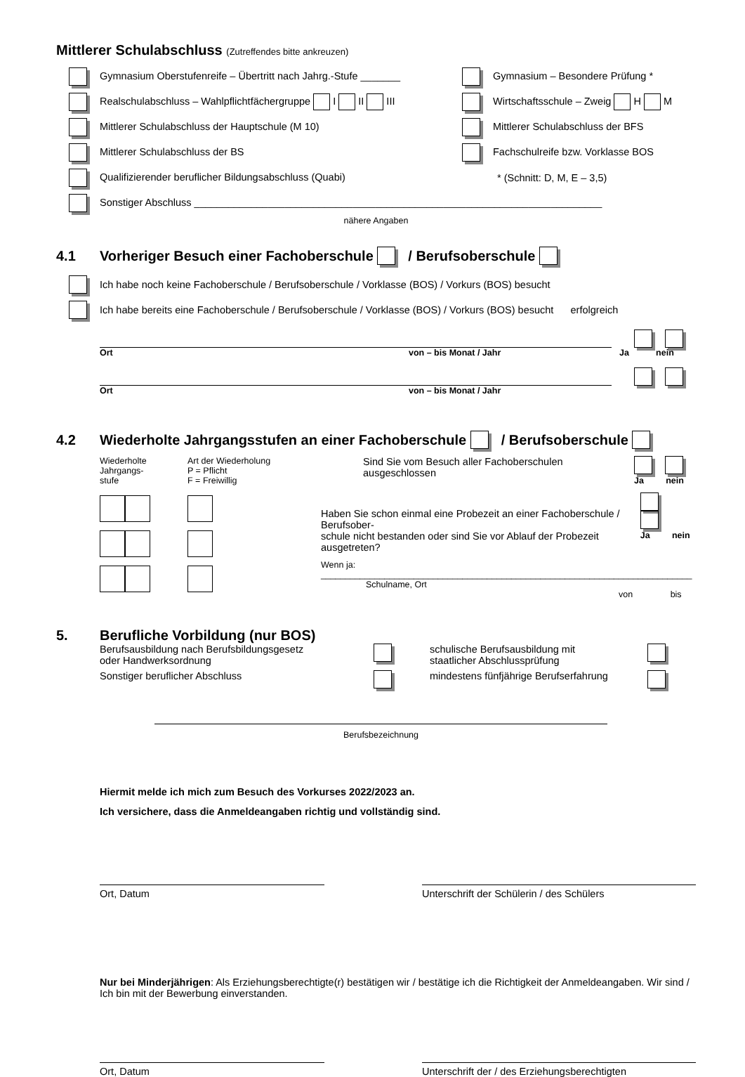Mittlerer Schulabschluss (Zutreffendes bitte ankreuzen)
Gymnasium Oberstufenreife – Übertritt nach Jahrg.-Stufe _______
Gymnasium – Besondere Prüfung *
Realschulabschluss – Wahlpflichtfächergruppe I II III
Wirtschaftsschule – Zweig H M
Mittlerer Schulabschluss der Hauptschule (M 10)
Mittlerer Schulabschluss der BFS
Mittlerer Schulabschluss der BS
Fachschulreife bzw. Vorklasse BOS
Qualifizierender beruflicher Bildungsabschluss (Quabi) * (Schnitt: D, M, E – 3,5)
Sonstiger Abschluss ________________________________________________________________________
nähere Angaben
4.1 Vorheriger Besuch einer Fachoberschule / Berufsoberschule
Ich habe noch keine Fachoberschule / Berufsoberschule / Vorklasse (BOS) / Vorkurs (BOS) besucht
Ich habe bereits eine Fachoberschule / Berufsoberschule / Vorklasse (BOS) / Vorkurs (BOS) besucht erfolgreich
Ort von – bis Monat / Jahr Ja nein
Ort von – bis Monat / Jahr
4.2 Wiederholte Jahrgangsstufen an einer Fachoberschule / Berufsoberschule
Wiederholte
Jahrgangs-
stufe
Art der Wiederholung
P = Pflicht
F = Freiwillig
Sind Sie vom Besuch aller Fachoberschulen
ausgeschlossen
Ja nein
Haben Sie schon einmal eine Probezeit an einer Fachoberschule / Berufsober-
schule nicht bestanden oder sind Sie vor Ablauf der Probezeit ausgetreten?
Ja nein
Wenn ja: ____________________________________________________________________________
Schulname, Ort von bis
5. Berufliche Vorbildung (nur BOS)
Berufsausbildung nach Berufsbildungsgesetz
oder Handwerksordnung
schulische Berufsausbildung mit
staatlicher Abschlussprüfung
Sonstiger beruflicher Abschluss mindestens fünfjährige Berufserfahrung
Berufsbezeichnung
Hiermit melde ich mich zum Besuch des Vorkurses 2022/2023 an.
Ich versichere, dass die Anmeldeangaben richtig und vollständig sind.
Ort, Datum Unterschrift der Schülerin / des Schülers
Nur bei Minderjährigen: Als Erziehungsberechtigte(r) bestätigen wir / bestätige ich die Richtigkeit der Anmeldeangaben. Wir sind / Ich bin mit der Bewerbung einverstanden.
Ort, Datum Unterschrift der / des Erziehungsberechtigten